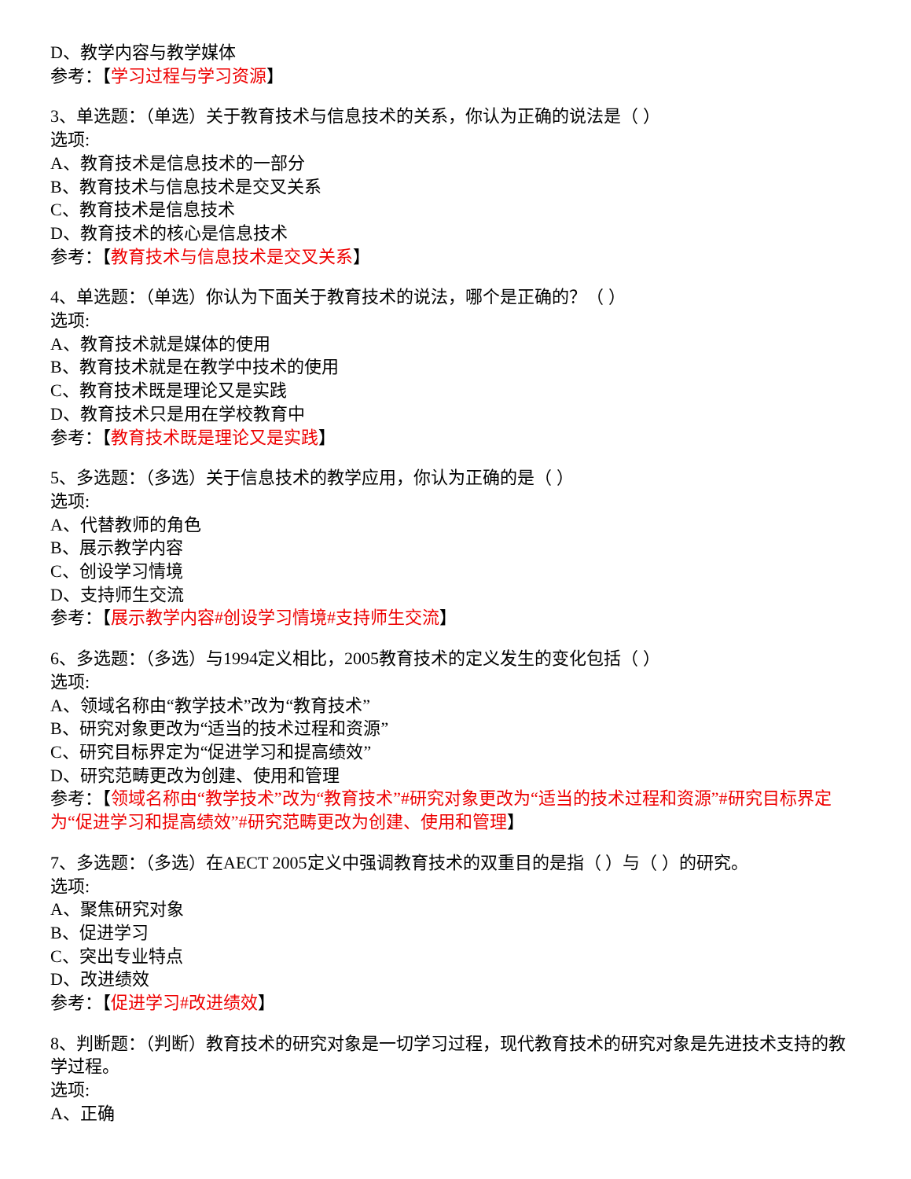D、教学内容与教学媒体
参考：【学习过程与学习资源】
3、单选题：（单选）关于教育技术与信息技术的关系，你认为正确的说法是（ ）
选项:
A、教育技术是信息技术的一部分
B、教育技术与信息技术是交叉关系
C、教育技术是信息技术
D、教育技术的核心是信息技术
参考：【教育技术与信息技术是交叉关系】
4、单选题：（单选）你认为下面关于教育技术的说法，哪个是正确的？（ ）
选项:
A、教育技术就是媒体的使用
B、教育技术就是在教学中技术的使用
C、教育技术既是理论又是实践
D、教育技术只是用在学校教育中
参考：【教育技术既是理论又是实践】
5、多选题：（多选）关于信息技术的教学应用，你认为正确的是（ ）
选项:
A、代替教师的角色
B、展示教学内容
C、创设学习情境
D、支持师生交流
参考：【展示教学内容#创设学习情境#支持师生交流】
6、多选题：（多选）与1994定义相比，2005教育技术的定义发生的变化包括（ ）
选项:
A、领域名称由“教学技术”改为“教育技术”
B、研究对象更改为“适当的技术过程和资源”
C、研究目标界定为“促进学习和提高绩效”
D、研究范畴更改为创建、使用和管理
参考：【领域名称由“教学技术”改为“教育技术”#研究对象更改为“适当的技术过程和资源”#研究目标界定为“促进学习和提高绩效”#研究范畴更改为创建、使用和管理】
7、多选题：（多选）在AECT 2005定义中强调教育技术的双重目的是指（ ）与（ ）的研究。
选项:
A、聚焦研究对象
B、促进学习
C、突出专业特点
D、改进绩效
参考：【促进学习#改进绩效】
8、判断题：（判断）教育技术的研究对象是一切学习过程，现代教育技术的研究对象是先进技术支持的教学过程。
选项:
A、正确